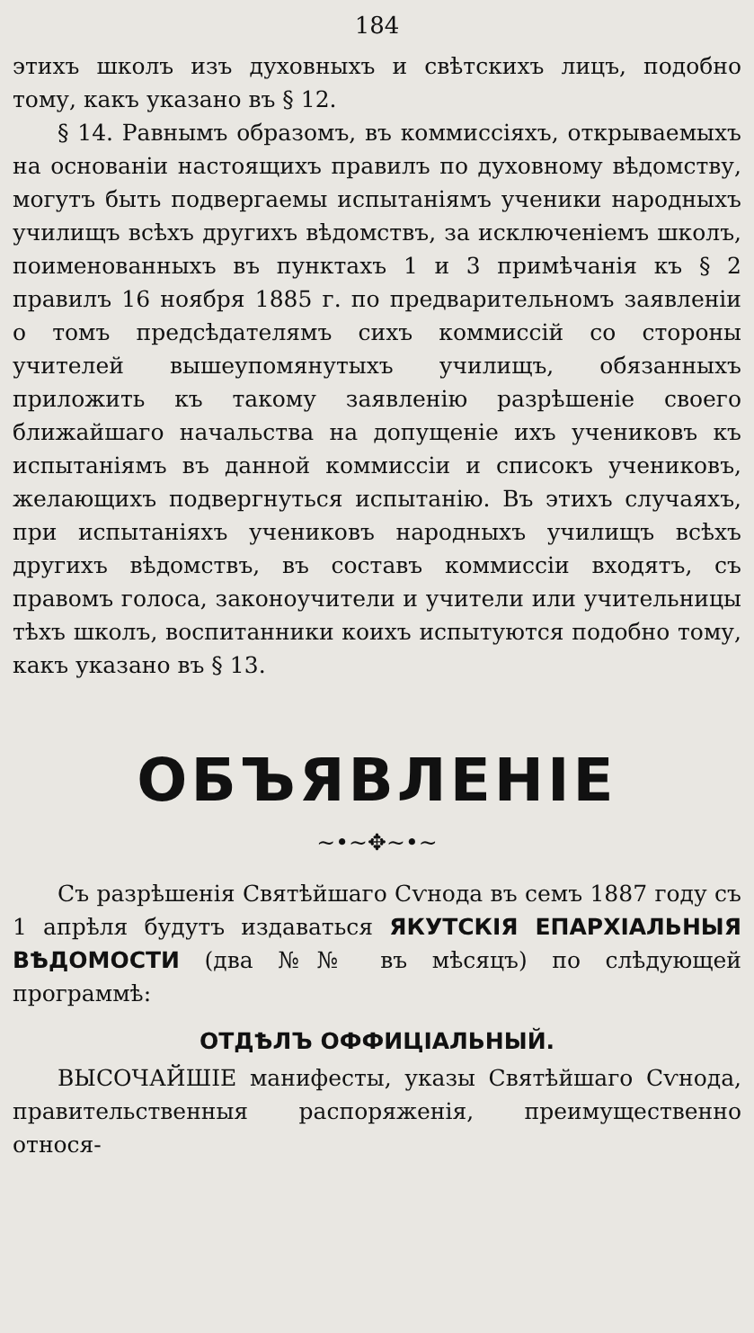184
этихъ школъ изъ духовныхъ и свѣтскихъ лицъ, подобно тому, какъ указано въ § 12.
§ 14. Равнымъ образомъ, въ коммиссіяхъ, открываемыхъ на основаніи настоящихъ правилъ по духовному вѣдомству, могутъ быть подвергаемы испытаніямъ ученики народныхъ училищъ всѣхъ другихъ вѣдомствъ, за исключеніемъ школъ, поименованныхъ въ пунктахъ 1 и 3 примѣчанія къ § 2 правилъ 16 ноября 1885 г. по предварительномъ заявленіи о томъ предсѣдателямъ сихъ коммиссій со стороны учителей вышеупомянутыхъ училищъ, обязанныхъ приложить къ такому заявленію разрѣшеніе своего ближайшаго начальства на допущеніе ихъ учениковъ къ испытаніямъ въ данной коммиссіи и списокъ учениковъ, желающихъ подвергнуться испытанію. Въ этихъ случаяхъ, при испытаніяхъ учениковъ народныхъ училищъ всѣхъ другихъ вѣдомствъ, въ составъ коммиссіи входятъ, съ правомъ голоса, законоучители и учители или учительницы тѣхъ школъ, воспитанники коихъ испытуются подобно тому, какъ указано въ § 13.
ОБЪЯВЛЕНІЕ
~•~✥~•~
Съ разрѣшенія Святѣйшаго Сѵнода въ семъ 1887 году съ 1 апрѣля будутъ издаваться ЯКУТСКІЯ ЕПАРХІАЛЬНЫЯ ВѢДОМОСТИ (два №№ въ мѣсяцъ) по слѣдующей программѣ:
ОТДѢЛЪ ОФФИЦІАЛЬНЫЙ.
ВЫСОЧАЙШІЕ манифесты, указы Святѣйшаго Сѵнода, правительственныя распоряженія, преимущественно относя-